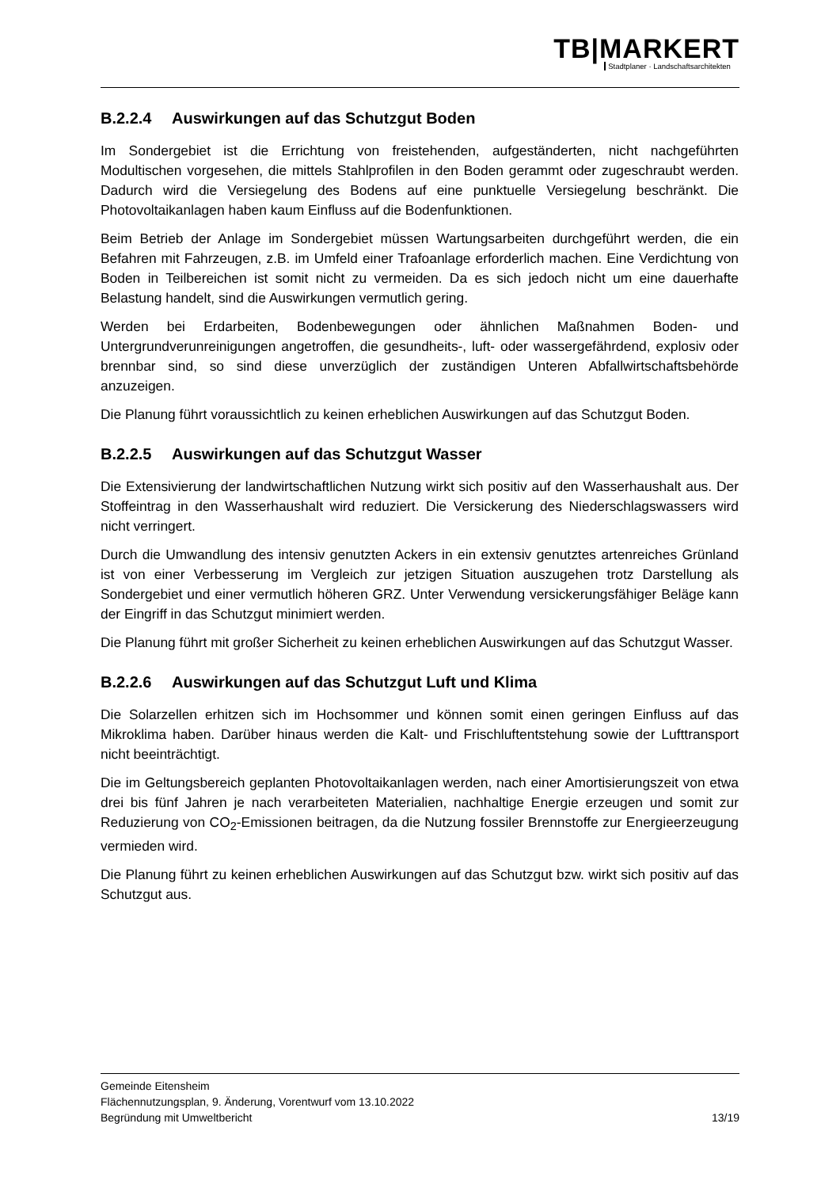TB|MARKERT
Stadtplaner · Landschaftsarchitekten
B.2.2.4 Auswirkungen auf das Schutzgut Boden
Im Sondergebiet ist die Errichtung von freistehenden, aufgeständerten, nicht nachgeführten Modultischen vorgesehen, die mittels Stahlprofilen in den Boden gerammt oder zugeschraubt werden. Dadurch wird die Versiegelung des Bodens auf eine punktuelle Versiegelung beschränkt. Die Photovoltaikanlagen haben kaum Einfluss auf die Bodenfunktionen.
Beim Betrieb der Anlage im Sondergebiet müssen Wartungsarbeiten durchgeführt werden, die ein Befahren mit Fahrzeugen, z.B. im Umfeld einer Trafoanlage erforderlich machen. Eine Verdichtung von Boden in Teilbereichen ist somit nicht zu vermeiden. Da es sich jedoch nicht um eine dauerhafte Belastung handelt, sind die Auswirkungen vermutlich gering.
Werden bei Erdarbeiten, Bodenbewegungen oder ähnlichen Maßnahmen Boden- und Untergrundverunreinigungen angetroffen, die gesundheits-, luft- oder wassergefährdend, explosiv oder brennbar sind, so sind diese unverzüglich der zuständigen Unteren Abfallwirtschaftsbehörde anzuzeigen.
Die Planung führt voraussichtlich zu keinen erheblichen Auswirkungen auf das Schutzgut Boden.
B.2.2.5 Auswirkungen auf das Schutzgut Wasser
Die Extensivierung der landwirtschaftlichen Nutzung wirkt sich positiv auf den Wasserhaushalt aus. Der Stoffeintrag in den Wasserhaushalt wird reduziert. Die Versickerung des Niederschlagswassers wird nicht verringert.
Durch die Umwandlung des intensiv genutzten Ackers in ein extensiv genutztes artenreiches Grünland ist von einer Verbesserung im Vergleich zur jetzigen Situation auszugehen trotz Darstellung als Sondergebiet und einer vermutlich höheren GRZ. Unter Verwendung versickerungsfähiger Beläge kann der Eingriff in das Schutzgut minimiert werden.
Die Planung führt mit großer Sicherheit zu keinen erheblichen Auswirkungen auf das Schutzgut Wasser.
B.2.2.6 Auswirkungen auf das Schutzgut Luft und Klima
Die Solarzellen erhitzen sich im Hochsommer und können somit einen geringen Einfluss auf das Mikroklima haben. Darüber hinaus werden die Kalt- und Frischluftentstehung sowie der Lufttransport nicht beeinträchtigt.
Die im Geltungsbereich geplanten Photovoltaikanlagen werden, nach einer Amortisierungszeit von etwa drei bis fünf Jahren je nach verarbeiteten Materialien, nachhaltige Energie erzeugen und somit zur Reduzierung von CO<sub>2</sub>-Emissionen beitragen, da die Nutzung fossiler Brennstoffe zur Energieerzeugung vermieden wird.
Die Planung führt zu keinen erheblichen Auswirkungen auf das Schutzgut bzw. wirkt sich positiv auf das Schutzgut aus.
Gemeinde Eitensheim
Flächennutzungsplan, 9. Änderung, Vorentwurf vom 13.10.2022
Begründung mit Umweltbericht 13/19